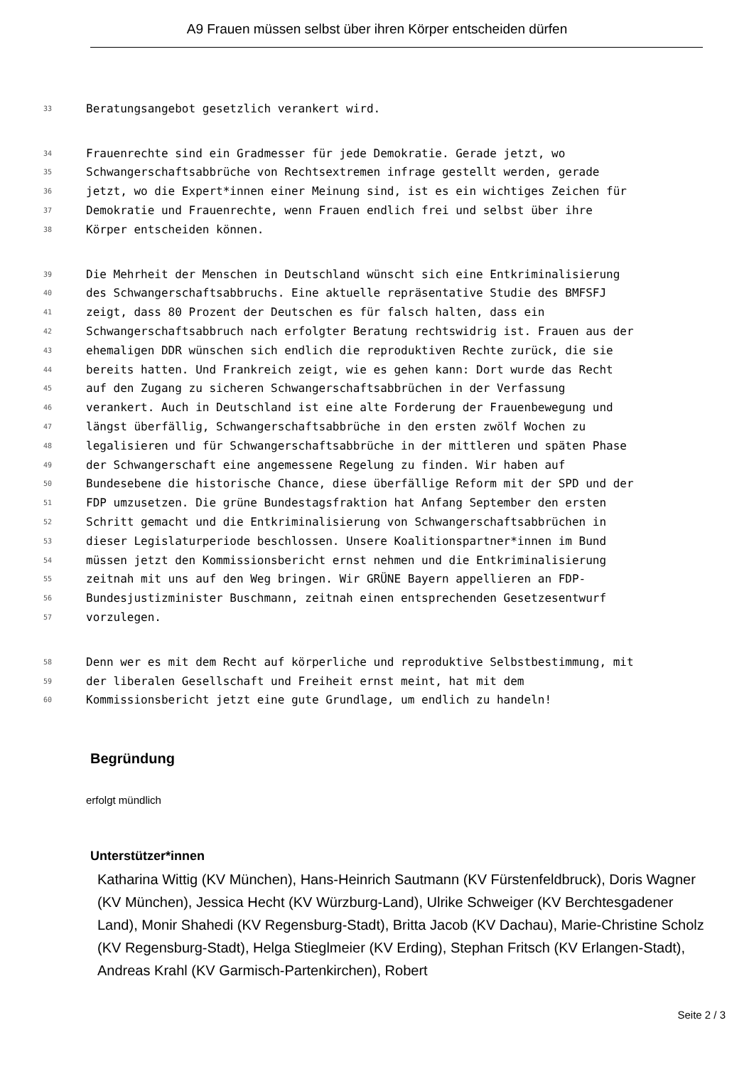A9 Frauen müssen selbst über ihren Körper entscheiden dürfen
33 Beratungsangebot gesetzlich verankert wird.
34 Frauenrechte sind ein Gradmesser für jede Demokratie. Gerade jetzt, wo
35 Schwangerschaftsabbrüche von Rechtsextremen infrage gestellt werden, gerade
36 jetzt, wo die Expert*innen einer Meinung sind, ist es ein wichtiges Zeichen für
37 Demokratie und Frauenrechte, wenn Frauen endlich frei und selbst über ihre
38 Körper entscheiden können.
39 Die Mehrheit der Menschen in Deutschland wünscht sich eine Entkriminalisierung
40 des Schwangerschaftsabbruchs. Eine aktuelle repräsentative Studie des BMFSFJ
41 zeigt, dass 80 Prozent der Deutschen es für falsch halten, dass ein
42 Schwangerschaftsabbruch nach erfolgter Beratung rechtswidrig ist. Frauen aus der
43 ehemaligen DDR wünschen sich endlich die reproduktiven Rechte zurück, die sie
44 bereits hatten. Und Frankreich zeigt, wie es gehen kann: Dort wurde das Recht
45 auf den Zugang zu sicheren Schwangerschaftsabbrüchen in der Verfassung
46 verankert. Auch in Deutschland ist eine alte Forderung der Frauenbewegung und
47 längst überfällig, Schwangerschaftsabbrüche in den ersten zwölf Wochen zu
48 legalisieren und für Schwangerschaftsabbrüche in der mittleren und späten Phase
49 der Schwangerschaft eine angemessene Regelung zu finden. Wir haben auf
50 Bundesebene die historische Chance, diese überfällige Reform mit der SPD und der
51 FDP umzusetzen. Die grüne Bundestagsfraktion hat Anfang September den ersten
52 Schritt gemacht und die Entkriminalisierung von Schwangerschaftsabbrüchen in
53 dieser Legislaturperiode beschlossen. Unsere Koalitionspartner*innen im Bund
54 müssen jetzt den Kommissionsbericht ernst nehmen und die Entkriminalisierung
55 zeitnah mit uns auf den Weg bringen. Wir GRÜNE Bayern appellieren an FDP-
56 Bundesjustizminister Buschmann, zeitnah einen entsprechenden Gesetzesentwurf
57 vorzulegen.
58 Denn wer es mit dem Recht auf körperliche und reproduktive Selbstbestimmung, mit
59 der liberalen Gesellschaft und Freiheit ernst meint, hat mit dem
60 Kommissionsbericht jetzt eine gute Grundlage, um endlich zu handeln!
Begründung
erfolgt mündlich
Unterstützer*innen
Katharina Wittig (KV München), Hans-Heinrich Sautmann (KV Fürstenfeldbruck), Doris Wagner (KV München), Jessica Hecht (KV Würzburg-Land), Ulrike Schweiger (KV Berchtesgadener Land), Monir Shahedi (KV Regensburg-Stadt), Britta Jacob (KV Dachau), Marie-Christine Scholz (KV Regensburg-Stadt), Helga Stieglmeier (KV Erding), Stephan Fritsch (KV Erlangen-Stadt), Andreas Krahl (KV Garmisch-Partenkirchen), Robert
Seite 2 / 3